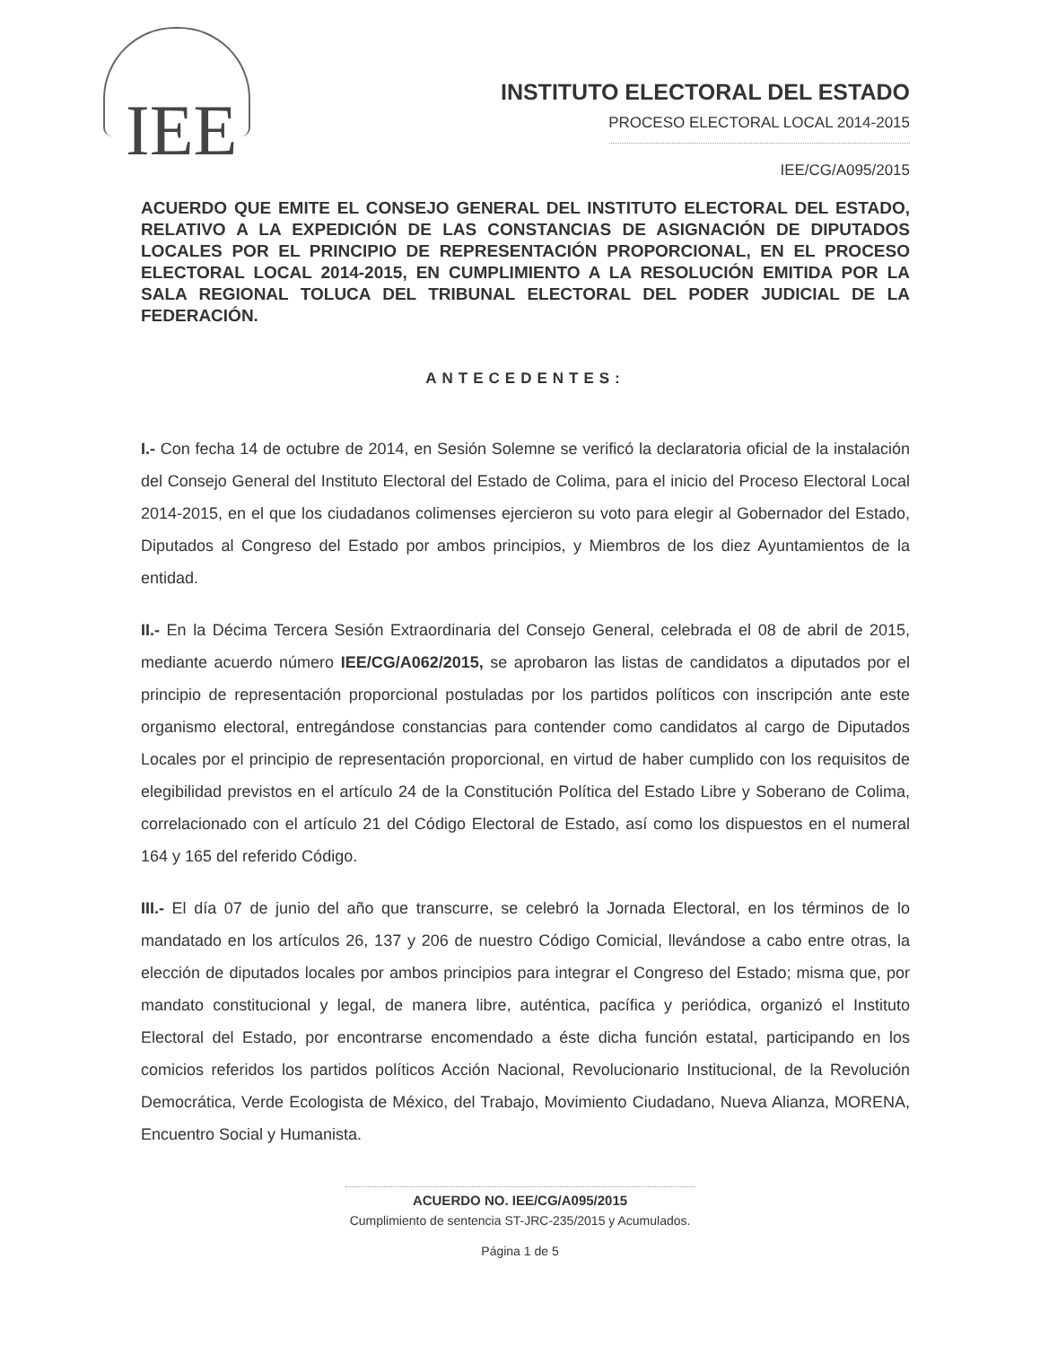IEE
INSTITUTO ELECTORAL DEL ESTADO
PROCESO ELECTORAL LOCAL 2014-2015
IEE/CG/A095/2015
ACUERDO QUE EMITE EL CONSEJO GENERAL DEL INSTITUTO ELECTORAL DEL ESTADO, RELATIVO A LA EXPEDICIÓN DE LAS CONSTANCIAS DE ASIGNACIÓN DE DIPUTADOS LOCALES POR EL PRINCIPIO DE REPRESENTACIÓN PROPORCIONAL, EN EL PROCESO ELECTORAL LOCAL 2014-2015, EN CUMPLIMIENTO A LA RESOLUCIÓN EMITIDA POR LA SALA REGIONAL TOLUCA DEL TRIBUNAL ELECTORAL DEL PODER JUDICIAL DE LA FEDERACIÓN.
ANTECEDENTES:
I.- Con fecha 14 de octubre de 2014, en Sesión Solemne se verificó la declaratoria oficial de la instalación del Consejo General del Instituto Electoral del Estado de Colima, para el inicio del Proceso Electoral Local 2014-2015, en el que los ciudadanos colimenses ejercieron su voto para elegir al Gobernador del Estado, Diputados al Congreso del Estado por ambos principios, y Miembros de los diez Ayuntamientos de la entidad.
II.- En la Décima Tercera Sesión Extraordinaria del Consejo General, celebrada el 08 de abril de 2015, mediante acuerdo número IEE/CG/A062/2015, se aprobaron las listas de candidatos a diputados por el principio de representación proporcional postuladas por los partidos políticos con inscripción ante este organismo electoral, entregándose constancias para contender como candidatos al cargo de Diputados Locales por el principio de representación proporcional, en virtud de haber cumplido con los requisitos de elegibilidad previstos en el artículo 24 de la Constitución Política del Estado Libre y Soberano de Colima, correlacionado con el artículo 21 del Código Electoral de Estado, así como los dispuestos en el numeral 164 y 165 del referido Código.
III.- El día 07 de junio del año que transcurre, se celebró la Jornada Electoral, en los términos de lo mandatado en los artículos 26, 137 y 206 de nuestro Código Comicial, llevándose a cabo entre otras, la elección de diputados locales por ambos principios para integrar el Congreso del Estado; misma que, por mandato constitucional y legal, de manera libre, auténtica, pacífica y periódica, organizó el Instituto Electoral del Estado, por encontrarse encomendado a éste dicha función estatal, participando en los comicios referidos los partidos políticos Acción Nacional, Revolucionario Institucional, de la Revolución Democrática, Verde Ecologista de México, del Trabajo, Movimiento Ciudadano, Nueva Alianza, MORENA, Encuentro Social y Humanista.
ACUERDO NO. IEE/CG/A095/2015
Cumplimiento de sentencia ST-JRC-235/2015 y Acumulados.
Página 1 de 5